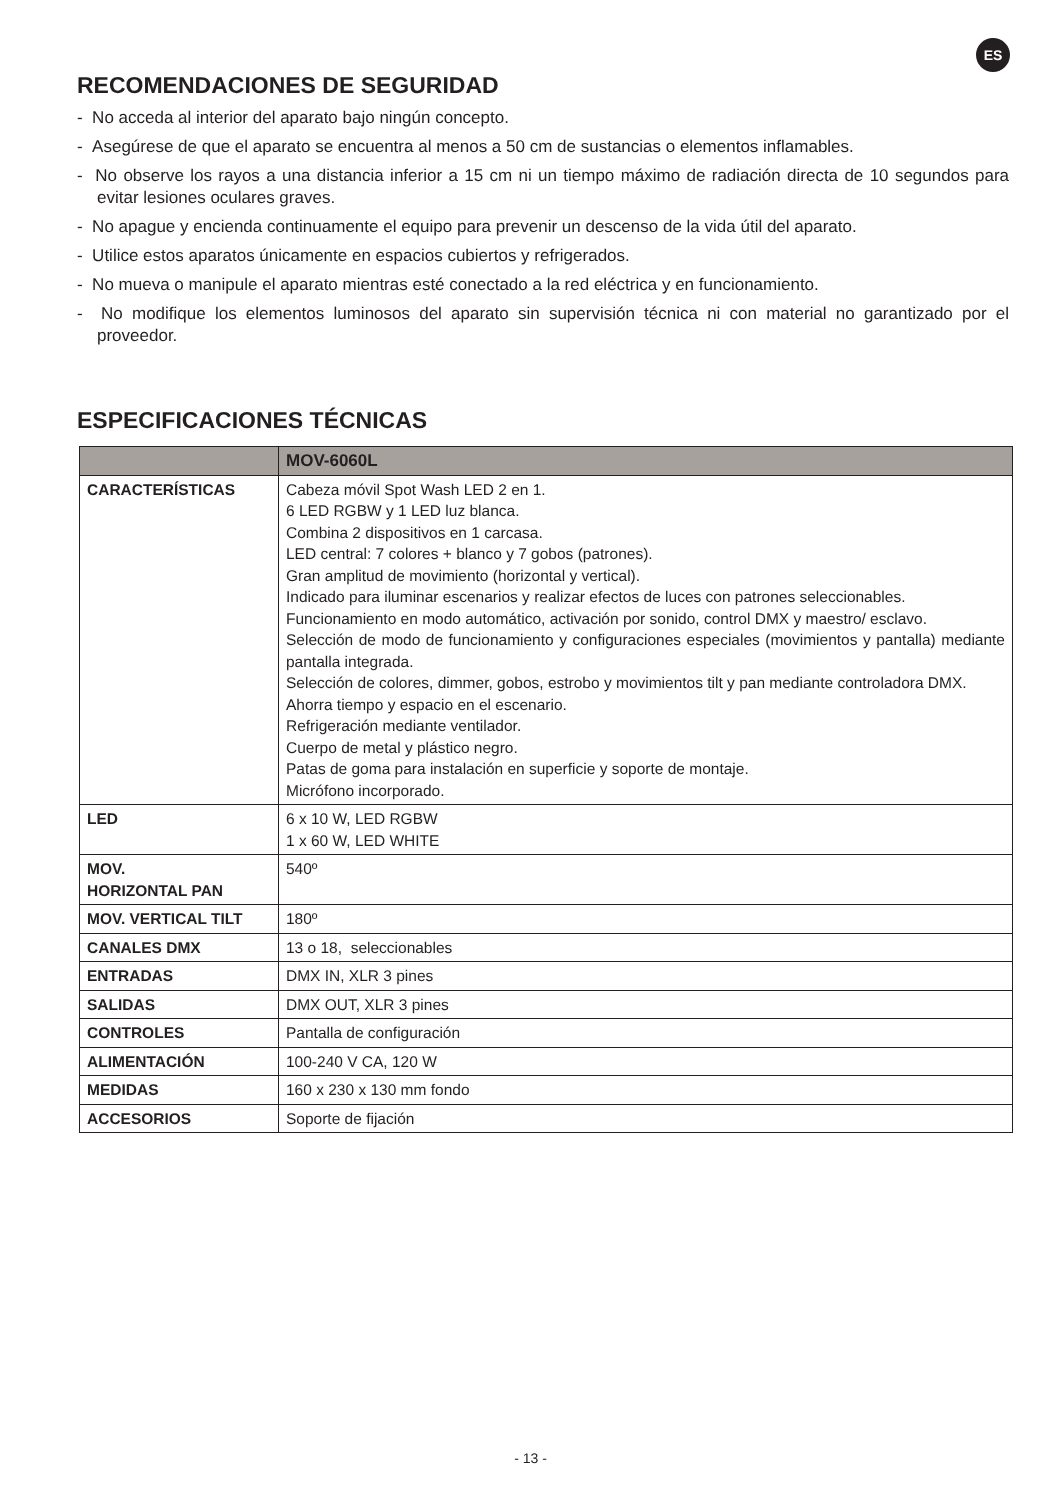ES
RECOMENDACIONES DE SEGURIDAD
- No acceda al interior del aparato bajo ningún concepto.
- Asegúrese de que el aparato se encuentra al menos a 50 cm de sustancias o elementos inflamables.
- No observe los rayos a una distancia inferior a 15 cm ni un tiempo máximo de radiación directa de 10 segundos para evitar lesiones oculares graves.
- No apague y encienda continuamente el equipo para prevenir un descenso de la vida útil del aparato.
- Utilice estos aparatos únicamente en espacios cubiertos y refrigerados.
- No mueva o manipule el aparato mientras esté conectado a la red eléctrica y en funcionamiento.
- No modifique los elementos luminosos del aparato sin supervisión técnica ni con material no garantizado por el proveedor.
ESPECIFICACIONES TÉCNICAS
| | MOV-6060L |
| --- | --- |
| CARACTERÍSTICAS | Cabeza móvil Spot Wash LED 2 en 1. 6 LED RGBW y 1 LED luz blanca. Combina 2 dispositivos en 1 carcasa. LED central: 7 colores + blanco y 7 gobos (patrones). Gran amplitud de movimiento (horizontal y vertical). Indicado para iluminar escenarios y realizar efectos de luces con patrones seleccionables. Funcionamiento en modo automático, activación por sonido, control DMX y maestro/ esclavo. Selección de modo de funcionamiento y configuraciones especiales (movimientos y pantalla) mediante pantalla integrada. Selección de colores, dimmer, gobos, estrobo y movimientos tilt y pan mediante controladora DMX. Ahorra tiempo y espacio en el escenario. Refrigeración mediante ventilador. Cuerpo de metal y plástico negro. Patas de goma para instalación en superficie y soporte de montaje. Micrófono incorporado. |
| LED | 6 x 10 W, LED RGBW 1 x 60 W, LED WHITE |
| MOV. HORIZONTAL PAN | 540º |
| MOV. VERTICAL TILT | 180º |
| CANALES DMX | 13 o 18, seleccionables |
| ENTRADAS | DMX IN, XLR 3 pines |
| SALIDAS | DMX OUT, XLR 3 pines |
| CONTROLES | Pantalla de configuración |
| ALIMENTACIÓN | 100-240 V CA, 120 W |
| MEDIDAS | 160 x 230 x 130 mm fondo |
| ACCESORIOS | Soporte de fijación |
- 13 -